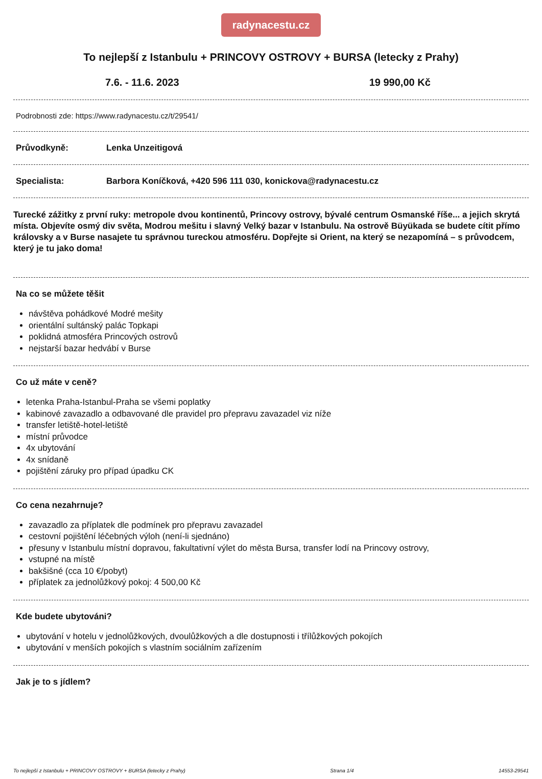radynacestu.cz
To nejlepší z Istanbulu + PRINCOVY OSTROVY + BURSA (letecky z Prahy)
7.6. - 11.6. 2023 19 990,00 Kč
Podrobnosti zde: https://www.radynacestu.cz/t/29541/
Průvodkyně: Lenka Unzeitigová
Specialista: Barbora Koníčková, +420 596 111 030, konickova@radynacestu.cz
Turecké zážitky z první ruky: metropole dvou kontinentů, Princovy ostrovy, bývalé centrum Osmanské říše... a jejich skrytá místa. Objevíte osmý div světa, Modrou mešitu i slavný Velký bazar v Istanbulu. Na ostrově Büyükada se budete cítit přímo královsky a v Burse nasajete tu správnou tureckou atmosféru. Dopřejte si Orient, na který se nezapomíná – s průvodcem, který je tu jako doma!
Na co se můžete těšit
návštěva pohádkové Modré mešity
orientální sultánský palác Topkapi
poklidná atmosféra Princových ostrovů
nejstarší bazar hedvábí v Burse
Co už máte v ceně?
letenka Praha-Istanbul-Praha se všemi poplatky
kabinové zavazadlo a odbavované dle pravidel pro přepravu zavazadel viz níže
transfer letiště-hotel-letiště
místní průvodce
4x ubytování
4x snídaně
pojištění záruky pro případ úpadku CK
Co cena nezahrnuje?
zavazadlo za příplatek dle podmínek pro přepravu zavazadel
cestovní pojištění léčebných výloh (není-li sjednáno)
přesuny v Istanbulu místní dopravou, fakultativní výlet do města Bursa, transfer lodí na Princovy ostrovy,
vstupné na místě
bakšišné (cca 10 €/pobyt)
příplatek za jednolůžkový pokoj: 4 500,00 Kč
Kde budete ubytováni?
ubytování v hotelu v jednolůžkových, dvoulůžkových a dle dostupnosti i třílůžkových pokojích
ubytování v menších pokojích s vlastním sociálním zařízením
Jak je to s jídlem?
To nejlepší z Istanbulu + PRINCOVY OSTROVY + BURSA (letecky z Prahy) Strana 1/4 14553-29541